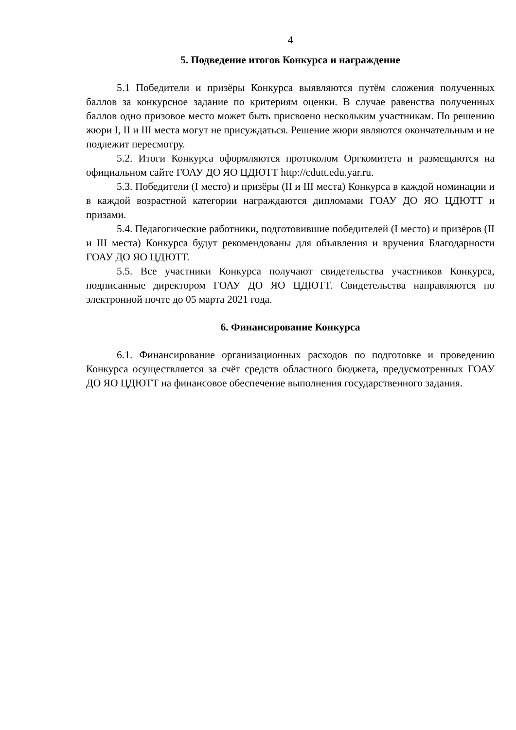4
5. Подведение итогов Конкурса и награждение
5.1 Победители и призёры Конкурса выявляются путём сложения полученных баллов за конкурсное задание по критериям оценки. В случае равенства полученных баллов одно призовое место может быть присвоено нескольким участникам. По решению жюри I, II и III места могут не присуждаться. Решение жюри являются окончательным и не подлежит пересмотру.
5.2. Итоги Конкурса оформляются протоколом Оргкомитета и размещаются на официальном сайте ГОАУ ДО ЯО ЦДЮТТ http://cdutt.edu.yar.ru.
5.3. Победители (I место) и призёры (II и III места) Конкурса в каждой номинации и в каждой возрастной категории награждаются дипломами ГОАУ ДО ЯО ЦДЮТТ и призами.
5.4. Педагогические работники, подготовившие победителей (I место) и призёров (II и III места) Конкурса будут рекомендованы для объявления и вручения Благодарности ГОАУ ДО ЯО ЦДЮТТ.
5.5. Все участники Конкурса получают свидетельства участников Конкурса, подписанные директором ГОАУ ДО ЯО ЦДЮТТ. Свидетельства направляются по электронной почте до 05 марта 2021 года.
6. Финансирование Конкурса
6.1. Финансирование организационных расходов по подготовке и проведению Конкурса осуществляется за счёт средств областного бюджета, предусмотренных ГОАУ ДО ЯО ЦДЮТТ на финансовое обеспечение выполнения государственного задания.